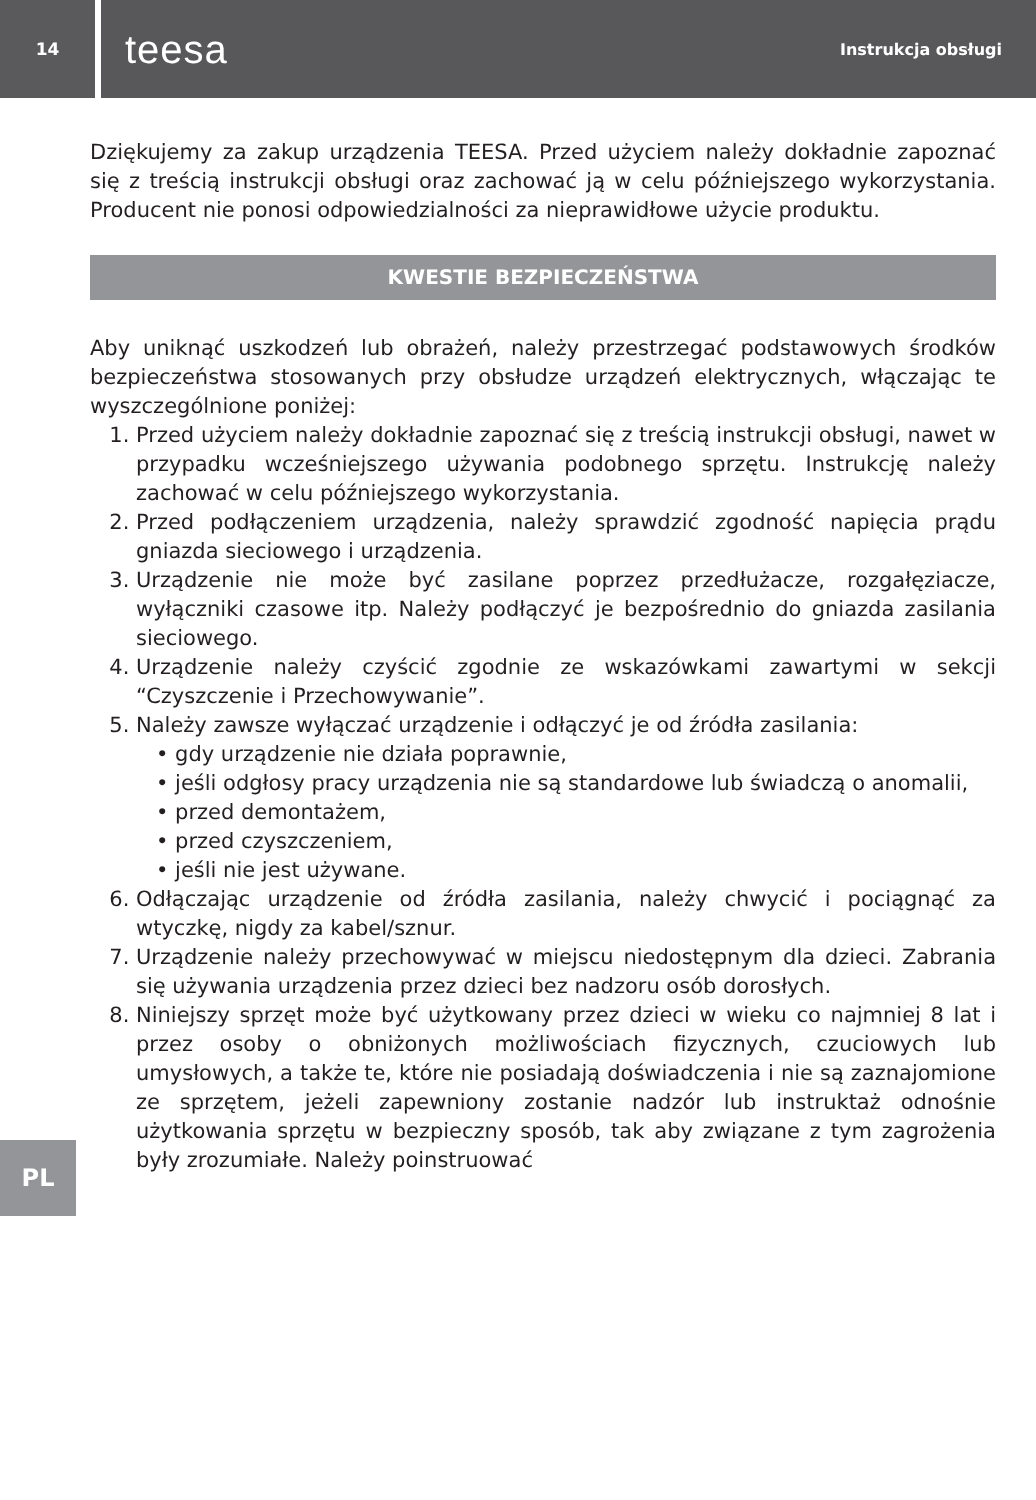14
teesa Instrukcja obsługi
Dziękujemy za zakup urządzenia TEESA. Przed użyciem należy dokładnie zapoznać się z treścią instrukcji obsługi oraz zachować ją w celu późniejszego wykorzystania. Producent nie ponosi odpowiedzialności za nieprawidłowe użycie produktu.
KWESTIE BEZPIECZEŃSTWA
Aby uniknąć uszkodzeń lub obrażeń, należy przestrzegać podstawowych środków bezpieczeństwa stosowanych przy obsłudze urządzeń elektrycznych, włączając te wyszczególnione poniżej:
1. Przed użyciem należy dokładnie zapoznać się z treścią instrukcji obsługi, nawet w przypadku wcześniejszego używania podobnego sprzętu. Instrukcję należy zachować w celu późniejszego wykorzystania.
2. Przed podłączeniem urządzenia, należy sprawdzić zgodność napięcia prądu gniazda sieciowego i urządzenia.
3. Urządzenie nie może być zasilane poprzez przedłużacze, rozgałęziacze, wyłączniki czasowe itp. Należy podłączyć je bezpośrednio do gniazda zasilania sieciowego.
4. Urządzenie należy czyścić zgodnie ze wskazówkami zawartymi w sekcji “Czyszczenie i Przechowywanie”.
5. Należy zawsze wyłączać urządzenie i odłączyć je od źródła zasilania:
• gdy urządzenie nie działa poprawnie,
• jeśli odgłosy pracy urządzenia nie są standardowe lub świadczą o anomalii,
• przed demontażem,
• przed czyszczeniem,
• jeśli nie jest używane.
6. Odłączając urządzenie od źródła zasilania, należy chwycić i pociągnąć za wtyczkę, nigdy za kabel/sznur.
7. Urządzenie należy przechowywać w miejscu niedostępnym dla dzieci. Zabrania się używania urządzenia przez dzieci bez nadzoru osób dorosłych.
8. Niniejszy sprzęt może być użytkowany przez dzieci w wieku co najmniej 8 lat i przez osoby o obniżonych możliwościach fizycznych, czuciowych lub umysłowych, a także te, które nie posiadają doświadczenia i nie są zaznajomione ze sprzętem, jeżeli zapewniony zostanie nadzór lub instruktaż odnośnie użytkowania sprzętu w bezpieczny sposób, tak aby związane z tym zagrożenia były zrozumiałe. Należy poinstruować
PL